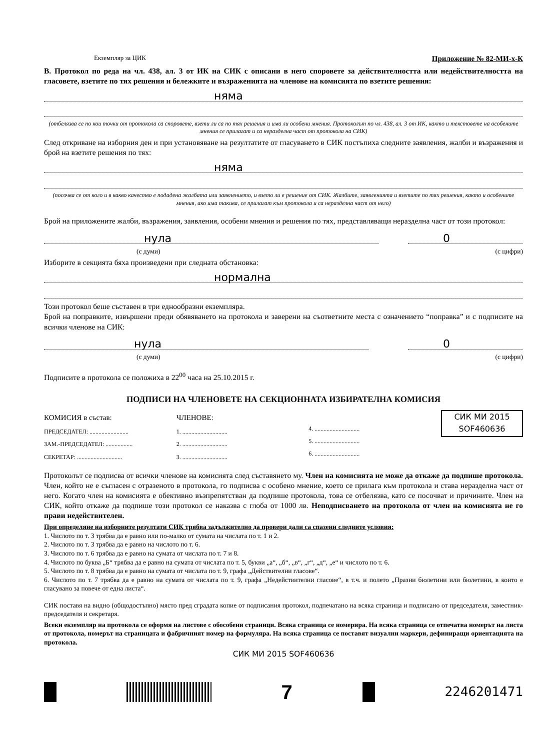Екземпляр за ЦИК Приложение № 82-МИ-х-К
В. Протокол по реда на чл. 438, ал. 3 от ИК на СИК с описани в него споровете за действителността или недействителността на гласовете, взетите по тях решения и бележките и възраженията на членове на комисията по взетите решения:
няма
(отбелязва се по кои точки от протокола са споровете, взети ли са по тях решения и има ли особени мнения. Протоколът по чл. 438, ал. 3 от ИК, както и текстовете на особените мнения се прилагат и са неразделна част от протокола на СИК)
След откриване на изборния ден и при установяване на резултатите от гласуването в СИК постъпиха следните заявления, жалби и възражения и брой на взетите решения по тях:
няма
(посочва се от кого и в какво качество е подадена жалбата или заявлението, и взето ли е решение от СИК. Жалбите, заявленията и взетите по тях решения, както и особените мнения, ако има такива, се прилагат към протокола и са неразделна част от него)
Брой на приложените жалби, възражения, заявления, особени мнения и решения по тях, представляващи неразделна част от този протокол:
нула
0
(с думи) (с цифри)
Изборите в секцията бяха произведени при следната обстановка:
нормална
Този протокол беше съставен в три еднообразни екземпляра.
Брой на поправките, извършени преди обявяването на протокола и заверени на съответните места с означението “поправка” и с подписите на всички членове на СИК:
нула
0
(с думи) (с цифри)
Подписите в протокола се положиха в 22<sup>00</sup> часа на 25.10.2015 г.
ПОДПИСИ НА ЧЛЕНОВЕТЕ НА СЕКЦИОННАТА ИЗБИРАТЕЛНА КОМИСИЯ
КОМИСИЯ в състав:
ПРЕДСЕДАТЕЛ: ..........................
ЗАМ.-ПРЕДСЕДАТЕЛ: ..................
СЕКРЕТАР: ..............................
ЧЛЕНОВЕ:
1. ..............................
2. ..............................
3. ..............................
4. ..............................
5. ..............................
6. ..............................
СИК МИ 2015
SOF460636
Протоколът се подписва от всички членове на комисията след съставянето му. Член на комисията не може да откаже да подпише протокола. Член, който не е съгласен с отразеното в протокола, го подписва с особено мнение, което се прилага към протокола и става неразделна част от него. Когато член на комисията е обективно възпрепятстван да подпише протокола, това се отбелязва, като се посочват и причините. Член на СИК, който откаже да подпише този протокол се наказва с глоба от 1000 лв. Неподписването на протокола от член на комисията не го прави недействителен.
При определяне на изборните резултати СИК трябва задължително да провери дали са спазени следните условия:
1. Числото по т. 3 трябва да е равно или по-малко от сумата на числата по т. 1 и 2.
2. Числото по т. 3 трябва да е равно на числото по т. 6.
3. Числото по т. 6 трябва да е равно на сумата от числата по т. 7 и 8.
4. Числото по буква „Б“ трябва да е равно на сумата от числата по т. 5, букви „а“, „б“, „в“, „г“, „д“, „е“ и числото по т. 6.
5. Числото по т. 8 трябва да е равно на сумата от числата по т. 9, графа „Действителни гласове“.
6. Числото по т. 7 трябва да е равно на сумата от числата по т. 9, графа „Недействителни гласове“, в т.ч. и полето „Празни бюлетини или бюлетини, в които е гласувано за повече от една листа“.
СИК поставя на видно (общодостъпно) място пред сградата копие от подписания протокол, подпечатано на всяка страница и подписано от председателя, заместник-председателя и секретаря.
Всеки екземпляр на протокола се оформя на листове с обособени страници. Всяка страница се номерира. На всяка страница се отпечатва номерът на листа от протокола, номерът на страницата и фабричният номер на формуляра. На всяка страница се поставят визуални маркери, дефиниращи ориентацията на протокола.
СИК МИ 2015 SOF460636
7
2246201471